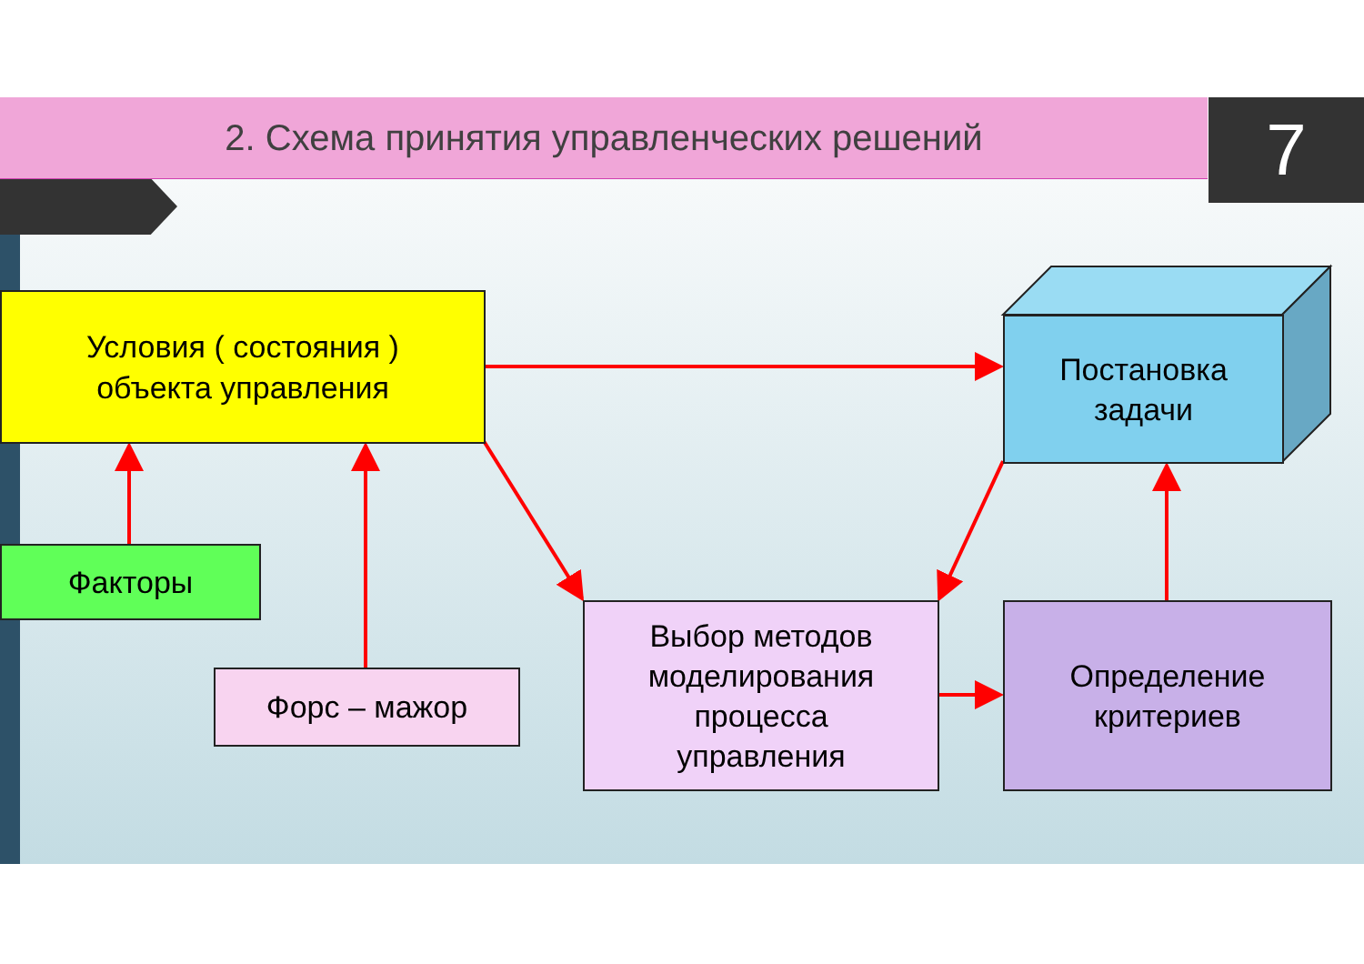2. Схема принятия управленческих решений 7
Условия ( состояния )
объекта управления
Постановка
задачи
Факторы
Форс – мажор
Выбор методов
моделирования
процесса
управления
Определение
критериев